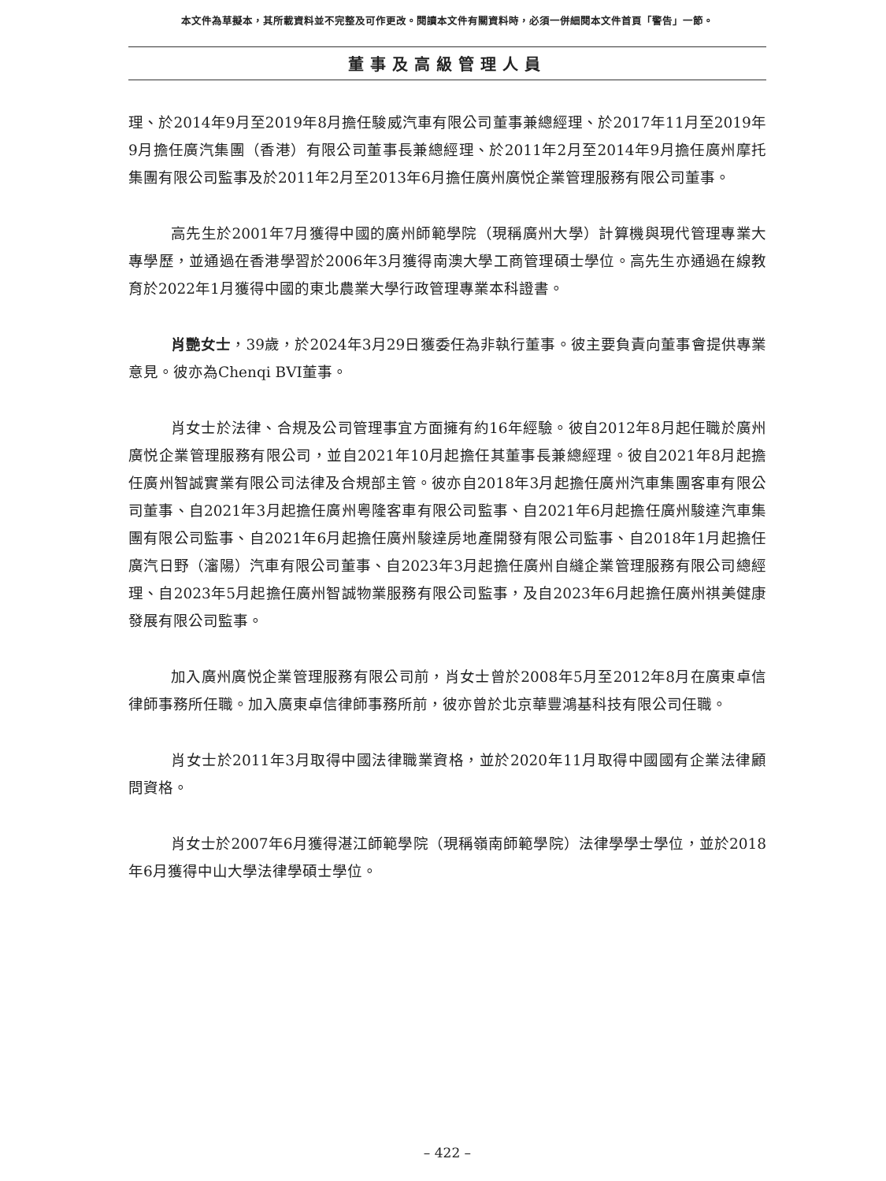本文件為草擬本，其所載資料並不完整及可作更改。閱讀本文件有關資料時，必須一併細閱本文件首頁「警告」一節。
董事及高級管理人員
理、於2014年9月至2019年8月擔任駿威汽車有限公司董事兼總經理、於2017年11月至2019年9月擔任廣汽集團（香港）有限公司董事長兼總經理、於2011年2月至2014年9月擔任廣州摩托集團有限公司監事及於2011年2月至2013年6月擔任廣州廣悦企業管理服務有限公司董事。
高先生於2001年7月獲得中國的廣州師範學院（現稱廣州大學）計算機與現代管理專業大專學歷，並通過在香港學習於2006年3月獲得南澳大學工商管理碩士學位。高先生亦通過在線教育於2022年1月獲得中國的東北農業大學行政管理專業本科證書。
肖艷女士，39歲，於2024年3月29日獲委任為非執行董事。彼主要負責向董事會提供專業意見。彼亦為Chenqi BVI董事。
肖女士於法律、合規及公司管理事宜方面擁有約16年經驗。彼自2012年8月起任職於廣州廣悦企業管理服務有限公司，並自2021年10月起擔任其董事長兼總經理。彼自2021年8月起擔任廣州智誠實業有限公司法律及合規部主管。彼亦自2018年3月起擔任廣州汽車集團客車有限公司董事、自2021年3月起擔任廣州粵隆客車有限公司監事、自2021年6月起擔任廣州駿達汽車集團有限公司監事、自2021年6月起擔任廣州駿達房地產開發有限公司監事、自2018年1月起擔任廣汽日野（瀋陽）汽車有限公司董事、自2023年3月起擔任廣州自縫企業管理服務有限公司總經理、自2023年5月起擔任廣州智誠物業服務有限公司監事，及自2023年6月起擔任廣州祺美健康發展有限公司監事。
加入廣州廣悦企業管理服務有限公司前，肖女士曾於2008年5月至2012年8月在廣東卓信律師事務所任職。加入廣東卓信律師事務所前，彼亦曾於北京華豐鴻基科技有限公司任職。
肖女士於2011年3月取得中國法律職業資格，並於2020年11月取得中國國有企業法律顧問資格。
肖女士於2007年6月獲得湛江師範學院（現稱嶺南師範學院）法律學學士學位，並於2018年6月獲得中山大學法律學碩士學位。
– 422 –